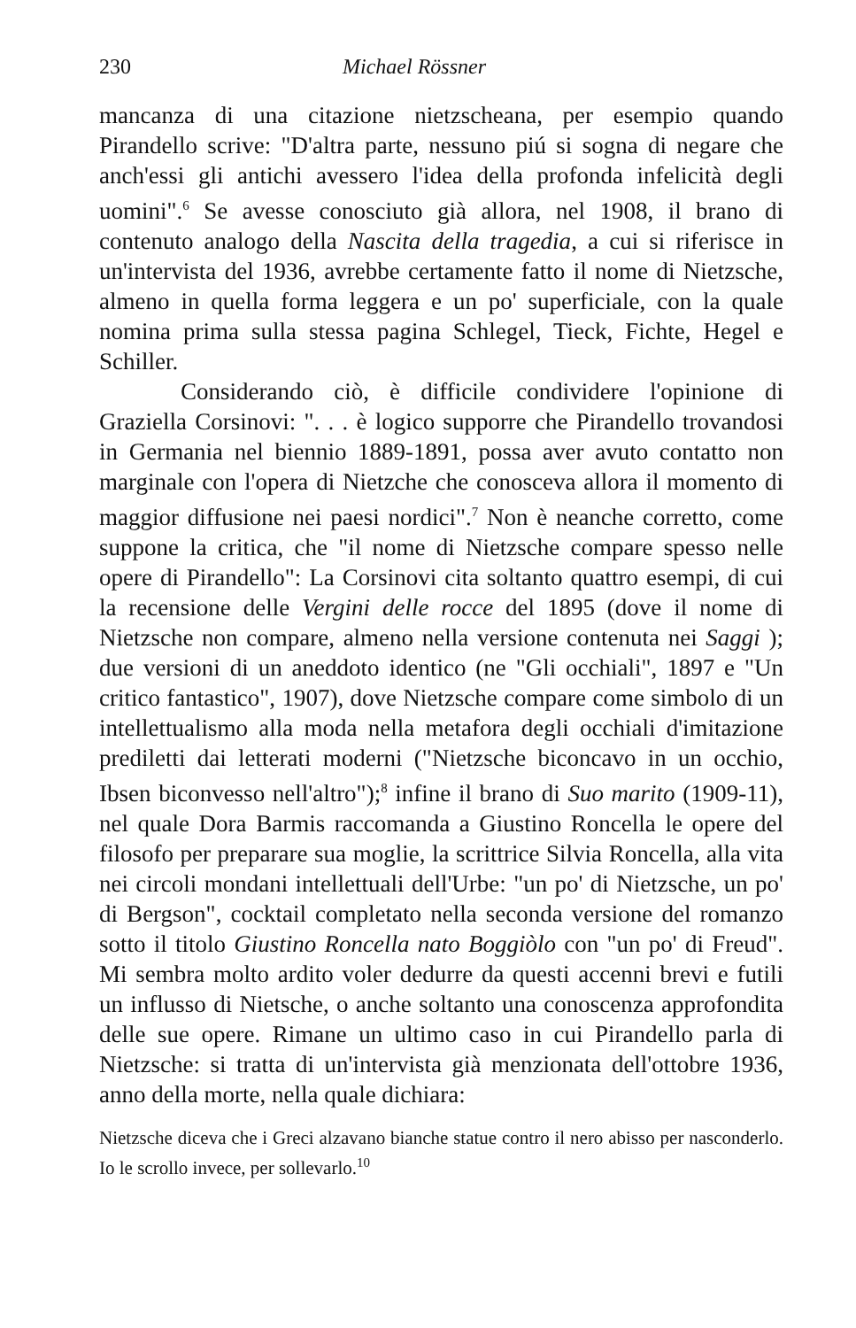230 Michael Rössner
mancanza di una citazione nietzscheana, per esempio quando Pirandello scrive: "D'altra parte, nessuno piú si sogna di negare che anch'essi gli antichi avessero l'idea della profonda infelicità degli uomini".<sup>6</sup> Se avesse conosciuto già allora, nel 1908, il brano di contenuto analogo della Nascita della tragedia, a cui si riferisce in un'intervista del 1936, avrebbe certamente fatto il nome di Nietzsche, almeno in quella forma leggera e un po' superficiale, con la quale nomina prima sulla stessa pagina Schlegel, Tieck, Fichte, Hegel e Schiller.
Considerando ciò, è difficile condividere l'opinione di Graziella Corsinovi: ". . . è logico supporre che Pirandello trovandosi in Germania nel biennio 1889-1891, possa aver avuto contatto non marginale con l'opera di Nietzche che conosceva allora il momento di maggior diffusione nei paesi nordici".<sup>7</sup> Non è neanche corretto, come suppone la critica, che "il nome di Nietzsche compare spesso nelle opere di Pirandello": La Corsinovi cita soltanto quattro esempi, di cui la recensione delle Vergini delle rocce del 1895 (dove il nome di Nietzsche non compare, almeno nella versione contenuta nei Saggi ); due versioni di un aneddoto identico (ne "Gli occhiali", 1897 e "Un critico fantastico", 1907), dove Nietzsche compare come simbolo di un intellettualismo alla moda nella metafora degli occhiali d'imitazione prediletti dai letterati moderni ("Nietzsche biconcavo in un occhio, Ibsen biconvesso nell'altro");<sup>8</sup> infine il brano di Suo marito (1909-11), nel quale Dora Barmis raccomanda a Giustino Roncella le opere del filosofo per preparare sua moglie, la scrittrice Silvia Roncella, alla vita nei circoli mondani intellettuali dell'Urbe: "un po' di Nietzsche, un po' di Bergson", cocktail completato nella seconda versione del romanzo sotto il titolo Giustino Roncella nato Boggiòlo con "un po' di Freud". Mi sembra molto ardito voler dedurre da questi accenni brevi e futili un influsso di Nietsche, o anche soltanto una conoscenza approfondita delle sue opere. Rimane un ultimo caso in cui Pirandello parla di Nietzsche: si tratta di un'intervista già menzionata dell'ottobre 1936, anno della morte, nella quale dichiara:
Nietzsche diceva che i Greci alzavano bianche statue contro il nero abisso per nasconderlo. Io le scrollo invece, per sollevarlo.<sup>10</sup>